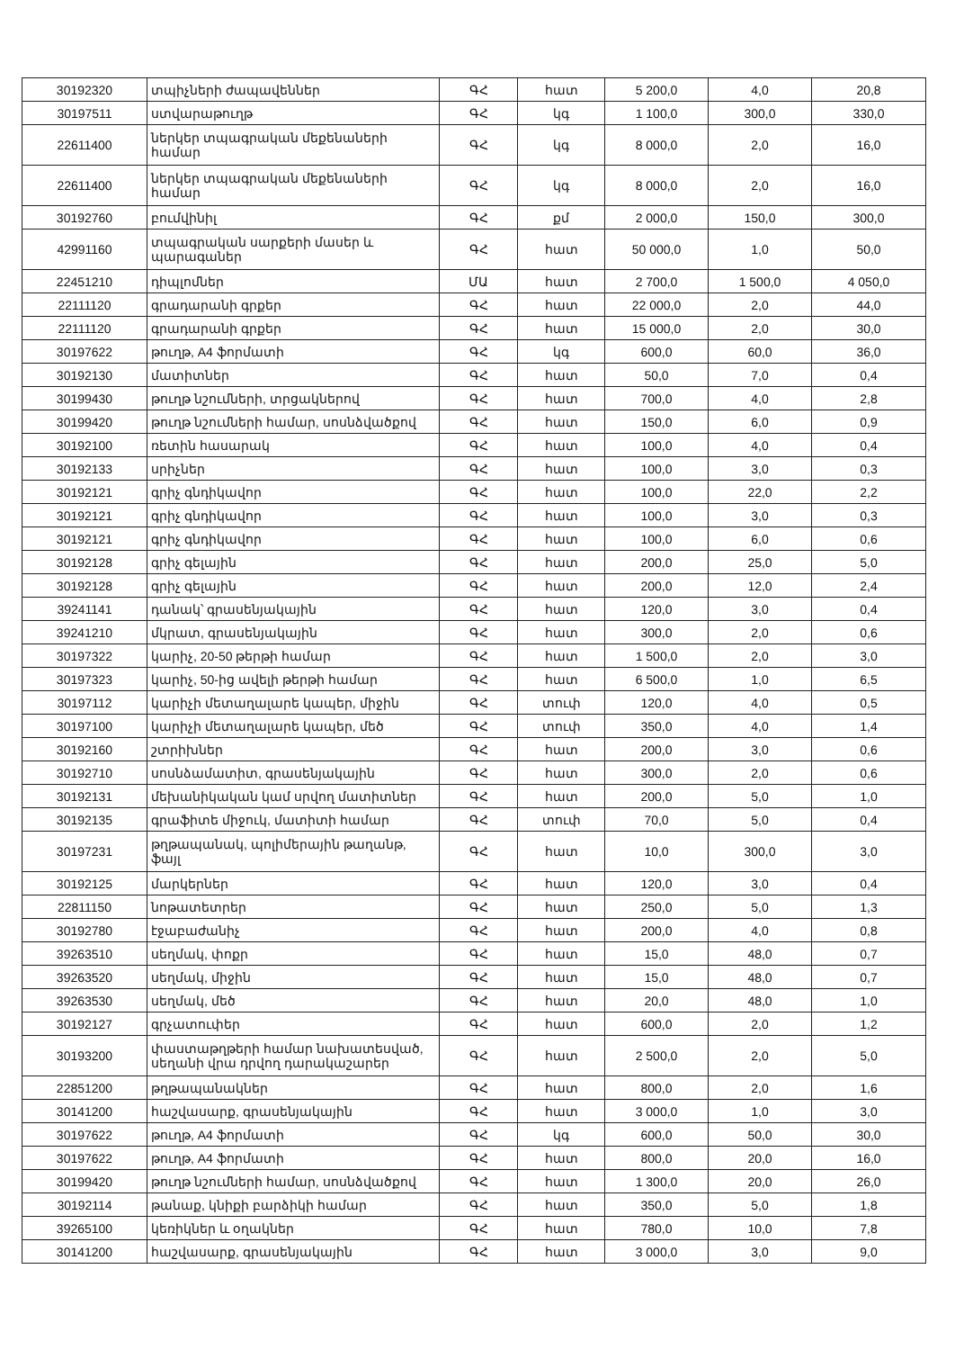| 30192320 | տպիչների ժապավեններ | ԳՀ | հատ | 5 200,0 | 4,0 | 20,8 |
| 30197511 | ստվարաթուղթ | ԳՀ | կգ | 1 100,0 | 300,0 | 330,0 |
| 22611400 | ներկեր տպագրական մեքենաների համար | ԳՀ | կգ | 8 000,0 | 2,0 | 16,0 |
| 22611400 | ներկեր տպագրական մեքենաների համար | ԳՀ | կգ | 8 000,0 | 2,0 | 16,0 |
| 30192760 | բումվինիլ | ԳՀ | քմ | 2 000,0 | 150,0 | 300,0 |
| 42991160 | տպագրական սարքերի մասեր և պարագաներ | ԳՀ | հատ | 50 000,0 | 1,0 | 50,0 |
| 22451210 | դիպլոմներ | ՄԱ | հատ | 2 700,0 | 1 500,0 | 4 050,0 |
| 22111120 | գրադարանի գրքեր | ԳՀ | հատ | 22 000,0 | 2,0 | 44,0 |
| 22111120 | գրադարանի գրքեր | ԳՀ | հատ | 15 000,0 | 2,0 | 30,0 |
| 30197622 | թուղթ, A4 ֆորմատի | ԳՀ | կգ | 600,0 | 60,0 | 36,0 |
| 30192130 | մատիտներ | ԳՀ | հատ | 50,0 | 7,0 | 0,4 |
| 30199430 | թուղթ նշումների, տրցակներով | ԳՀ | հատ | 700,0 | 4,0 | 2,8 |
| 30199420 | թուղթ նշումների համար, սոսնձվածքով | ԳՀ | հատ | 150,0 | 6,0 | 0,9 |
| 30192100 | ռետին հասարակ | ԳՀ | հատ | 100,0 | 4,0 | 0,4 |
| 30192133 | սրիչներ | ԳՀ | հատ | 100,0 | 3,0 | 0,3 |
| 30192121 | գրիչ գնդիկավոր | ԳՀ | հատ | 100,0 | 22,0 | 2,2 |
| 30192121 | գրիչ գնդիկավոր | ԳՀ | հատ | 100,0 | 3,0 | 0,3 |
| 30192121 | գրիչ գնդիկավոր | ԳՀ | հատ | 100,0 | 6,0 | 0,6 |
| 30192128 | գրիչ գելային | ԳՀ | հատ | 200,0 | 25,0 | 5,0 |
| 30192128 | գրիչ գելային | ԳՀ | հատ | 200,0 | 12,0 | 2,4 |
| 39241141 | դանակ՝ գրասենյակային | ԳՀ | հատ | 120,0 | 3,0 | 0,4 |
| 39241210 | մկրատ, գրասենյակային | ԳՀ | հատ | 300,0 | 2,0 | 0,6 |
| 30197322 | կարիչ, 20-50 թերթի համար | ԳՀ | հատ | 1 500,0 | 2,0 | 3,0 |
| 30197323 | կարիչ, 50-ից ավելի թերթի համար | ԳՀ | հատ | 6 500,0 | 1,0 | 6,5 |
| 30197112 | կարիչի մետաղալարե կապեր, միջին | ԳՀ | տուփ | 120,0 | 4,0 | 0,5 |
| 30197100 | կարիչի մետաղալարե կապեր, մեծ | ԳՀ | տուփ | 350,0 | 4,0 | 1,4 |
| 30192160 | շտրիխներ | ԳՀ | հատ | 200,0 | 3,0 | 0,6 |
| 30192710 | սոսնձամատիտ, գրասենյակային | ԳՀ | հատ | 300,0 | 2,0 | 0,6 |
| 30192131 | մեխանիկական կամ սրվող մատիտներ | ԳՀ | հատ | 200,0 | 5,0 | 1,0 |
| 30192135 | գրաֆիտե միջուկ, մատիտի համար | ԳՀ | տուփ | 70,0 | 5,0 | 0,4 |
| 30197231 | թղթապանակ, պոլիմերային թաղանթ, ֆայլ | ԳՀ | հատ | 10,0 | 300,0 | 3,0 |
| 30192125 | մարկերներ | ԳՀ | հատ | 120,0 | 3,0 | 0,4 |
| 22811150 | նոթատետրեր | ԳՀ | հատ | 250,0 | 5,0 | 1,3 |
| 30192780 | էջաբաժանիչ | ԳՀ | հատ | 200,0 | 4,0 | 0,8 |
| 39263510 | սեղմակ, փոքր | ԳՀ | հատ | 15,0 | 48,0 | 0,7 |
| 39263520 | սեղմակ, միջին | ԳՀ | հատ | 15,0 | 48,0 | 0,7 |
| 39263530 | սեղմակ, մեծ | ԳՀ | հատ | 20,0 | 48,0 | 1,0 |
| 30192127 | գրչատուփեր | ԳՀ | հատ | 600,0 | 2,0 | 1,2 |
| 30193200 | փաստաթղթերի համար նախատեսված, սեղանի վրա դրվող դարակաշարեր | ԳՀ | հատ | 2 500,0 | 2,0 | 5,0 |
| 22851200 | թղթապանակներ | ԳՀ | հատ | 800,0 | 2,0 | 1,6 |
| 30141200 | հաշվասարք, գրասենյակային | ԳՀ | հատ | 3 000,0 | 1,0 | 3,0 |
| 30197622 | թուղթ, A4 ֆորմատի | ԳՀ | կգ | 600,0 | 50,0 | 30,0 |
| 30197622 | թուղթ, A4 ֆորմատի | ԳՀ | հատ | 800,0 | 20,0 | 16,0 |
| 30199420 | թուղթ նշումների համար, սոսնձվածքով | ԳՀ | հատ | 1 300,0 | 20,0 | 26,0 |
| 30192114 | թանաք, կնիքի բարձիկի համար | ԳՀ | հատ | 350,0 | 5,0 | 1,8 |
| 39265100 | կեռիկներ և օղակներ | ԳՀ | հատ | 780,0 | 10,0 | 7,8 |
| 30141200 | հաշվասարք, գրասենյակային | ԳՀ | հատ | 3 000,0 | 3,0 | 9,0 |